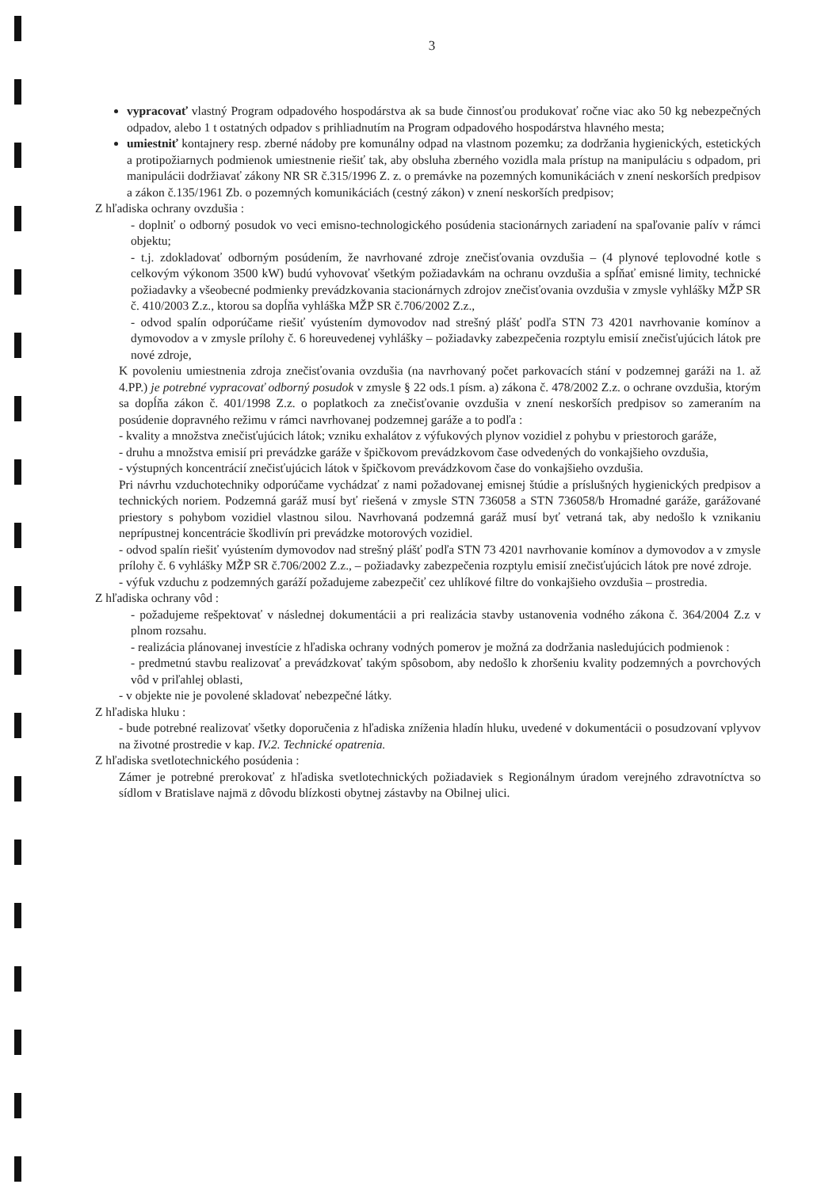3
vypracovať vlastný Program odpadového hospodárstva ak sa bude činnosťou produkovať ročne viac ako 50 kg nebezpečných odpadov, alebo 1 t ostatných odpadov s prihliadnutím na Program odpadového hospodárstva hlavného mesta;
umiestniť kontajnery resp. zberné nádoby pre komunálny odpad na vlastnom pozemku; za dodržania hygienických, estetických a protipožiarnych podmienok umiestnenie riešiť tak, aby obsluha zberného vozidla mala prístup na manipuláciu s odpadom, pri manipulácii dodržiavať zákony NR SR č.315/1996 Z. z. o premávke na pozemných komunikáciách v znení neskorších predpisov a zákon č.135/1961 Zb. o pozemných komunikáciách (cestný zákon) v znení neskorších predpisov;
Z hľadiska ochrany ovzdušia :
- doplniť o odborný posudok vo veci emisno-technologického posúdenia stacionárnych zariadení na spaľovanie palív v rámci objektu;
- t.j. zdokladovať odborným posúdením, že navrhované zdroje znečisťovania ovzdušia – (4 plynové teplovodné kotle s celkovým výkonom 3500 kW) budú vyhovovať všetkým požiadavkám na ochranu ovzdušia a spĺňať emisné limity, technické požiadavky a všeobecné podmienky prevádzkovania stacionárnych zdrojov znečisťovania ovzdušia v zmysle vyhlášky MŽP SR č. 410/2003 Z.z., ktorou sa dopĺňa vyhláška MŽP SR č.706/2002 Z.z.,
- odvod spalín odporúčame riešiť vyústením dymovodov nad strešný plášť podľa STN 73 4201 navrhovanie komínov a dymovodov a v zmysle prílohy č. 6 horeuvedenej vyhlášky – požiadavky zabezpečenia rozptylu emisií znečisťujúcich látok pre nové zdroje,
K povoleniu umiestnenia zdroja znečisťovania ovzdušia (na navrhovaný počet parkovacích stání v podzemnej garáži na 1. až 4.PP.) je potrebné vypracovať odborný posudok v zmysle § 22 ods.1 písm. a) zákona č. 478/2002 Z.z. o ochrane ovzdušia, ktorým sa dopĺňa zákon č. 401/1998 Z.z. o poplatkoch za znečisťovanie ovzdušia v znení neskorších predpisov so zameraním na posúdenie dopravného režimu v rámci navrhovanej podzemnej garáže a to podľa :
- kvality a množstva znečisťujúcich látok; vzniku exhalátov z výfukových plynov vozidiel z pohybu v priestoroch garáže,
- druhu a množstva emisií pri prevádzke garáže v špičkovom prevádzkovom čase odvedených do vonkajšieho ovzdušia,
- výstupných koncentrácií znečisťujúcich látok v špičkovom prevádzkovom čase do vonkajšieho ovzdušia.
Pri návrhu vzduchotechniky odporúčame vychádzať z nami požadovanej emisnej štúdie a príslušných hygienických predpisov a technických noriem. Podzemná garáž musí byť riešená v zmysle STN 736058 a STN 736058/b Hromadné garáže, garážované priestory s pohybom vozidiel vlastnou silou. Navrhovaná podzemná garáž musí byť vetraná tak, aby nedošlo k vznikaniu neprípustnej koncentrácie škodlivín pri prevádzke motorových vozidiel.
- odvod spalín riešiť vyústením dymovodov nad strešný plášť podľa STN 73 4201 navrhovanie komínov a dymovodov a v zmysle prílohy č. 6 vyhlášky MŽP SR č.706/2002 Z.z., – požiadavky zabezpečenia rozptylu emisií znečisťujúcich látok pre nové zdroje.
- výfuk vzduchu z podzemných garáží požadujeme zabezpečiť cez uhlíkové filtre do vonkajšieho ovzdušia – prostredia.
Z hľadiska ochrany vôd :
- požadujeme rešpektovať v následnej dokumentácii a pri realizácia stavby ustanovenia vodného zákona č. 364/2004 Z.z v plnom rozsahu.
- realizácia plánovanej investície z hľadiska ochrany vodných pomerov je možná za dodržania nasledujúcich podmienok :
- predmetnú stavbu realizovať a prevádzkovať takým spôsobom, aby nedošlo k zhoršeniu kvality podzemných a povrchových vôd v priľahlej oblasti,
- v objekte nie je povolené skladovať nebezpečné látky.
Z hľadiska hluku :
- bude potrebné realizovať všetky doporučenia z hľadiska zníženia hladín hluku, uvedené v dokumentácii o posudzovaní vplyvov na životné prostredie v kap. IV.2. Technické opatrenia.
Z hľadiska svetlotechnického posúdenia :
Zámer je potrebné prerokovať z hľadiska svetlotechnických požiadaviek s Regionálnym úradom verejného zdravotníctva so sídlom v Bratislave najmä z dôvodu blízkosti obytnej zástavby na Obilnej ulici.